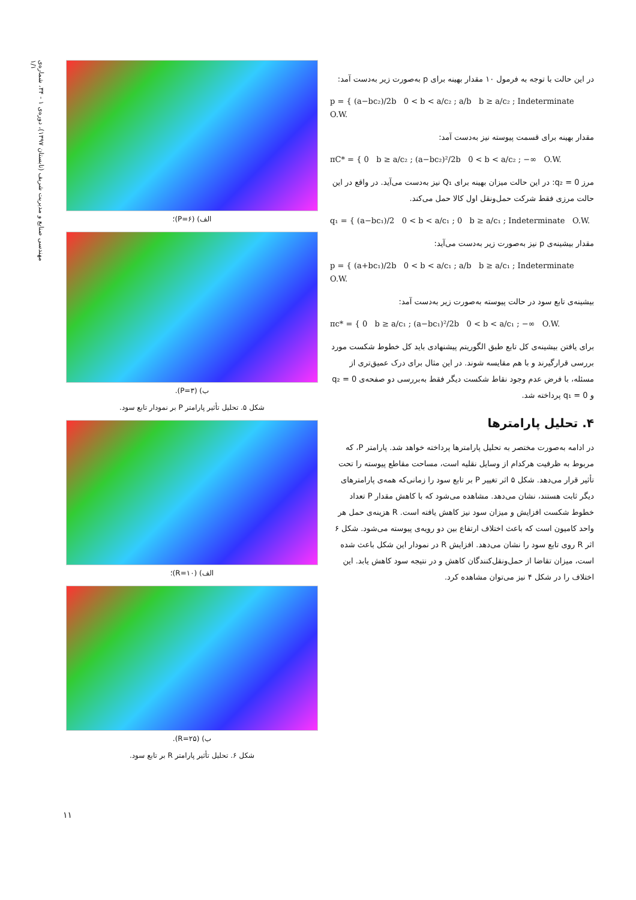مهندسی صنایع و مدیریت شریف (تابستان ۱۳۹۷)، دوره‌ی ۱ - ۳۴، شماره‌ی ۱/۱
در این حالت با توجه به فرمول ۱۰ مقدار بهینه برای p به‌صورت زیر به‌دست آمد:
p = { (a−bc₂)/2b 0 < b < a/c₂ ; a/b b ≥ a/c₂ ; Indeterminate O.W.
مقدار بهینه برای قسمت پیوسته نیز به‌دست آمد:
πC* = { 0 b ≥ a/c₂ ; (a−bc₂)²/2b 0 < b < a/c₂ ; −∞ O.W.
مرز q₂ = 0: در این حالت میزان بهینه برای Q₁ نیز به‌دست می‌آید. در واقع در این حالت مرزی فقط شرکت حمل‌ونقل اول کالا حمل می‌کند.
q₁ = { (a−bc₁)/2 0 < b < a/c₁ ; 0 b ≥ a/c₁ ; Indeterminate O.W.
مقدار بیشینه‌ی p نیز به‌صورت زیر به‌دست می‌آید:
p = { (a+bc₁)/2b 0 < b < a/c₁ ; a/b b ≥ a/c₁ ; Indeterminate O.W.
بیشینه‌ی تابع سود در حالت پیوسته به‌صورت زیر به‌دست آمد:
πc* = { 0 b ≥ a/c₁ ; (a−bc₁)²/2b 0 < b < a/c₁ ; −∞ O.W.
برای یافتن بیشینه‌ی کل تابع طبق الگوریتم پیشنهادی باید کل خطوط شکست مورد بررسی قرارگیرند و با هم مقایسه شوند. در این مثال برای درک عمیق‌تری از مسئله، با فرض عدم وجود نقاط شکست دیگر فقط به‌بررسی دو صفحه‌ی q₂ = 0 و q₁ = 0 پرداخته شد.
۴. تحلیل پارامترها
در ادامه به‌صورت مختصر به تحلیل پارامترها پرداخته خواهد شد. پارامتر P، که مربوط به ظرفیت هرکدام از وسایل نقلیه است، مساحت مقاطع پیوسته را تحت تأثیر قرار می‌دهد. شکل ۵ اثر تغییر P بر تابع سود را زمانی‌که همه‌ی پارامترهای دیگر ثابت هستند، نشان می‌دهد. مشاهده می‌شود که با کاهش مقدار P تعداد خطوط شکست افزایش و میزان سود نیز کاهش یافته است. R هزینه‌ی حمل هر واحد کامیون است که باعث اختلاف ارتفاع بین دو رویه‌ی پیوسته می‌شود. شکل ۶ اثر R روی تابع سود را نشان می‌دهد. افزایش R در نمودار این شکل باعث شده است، میزان تقاضا از حمل‌ونقل‌کنندگان کاهش و در نتیجه سود کاهش یابد. این اختلاف را در شکل ۴ نیز می‌توان مشاهده کرد.
الف) (P=۶)؛
ب) (P=۳).
شکل ۵. تحلیل تأثیر پارامتر P بر نمودار تابع سود.
الف) (R=۱۰)؛
ب) (R=۲۵).
شکل ۶. تحلیل تأثیر پارامتر R بر تابع سود.
۱۱